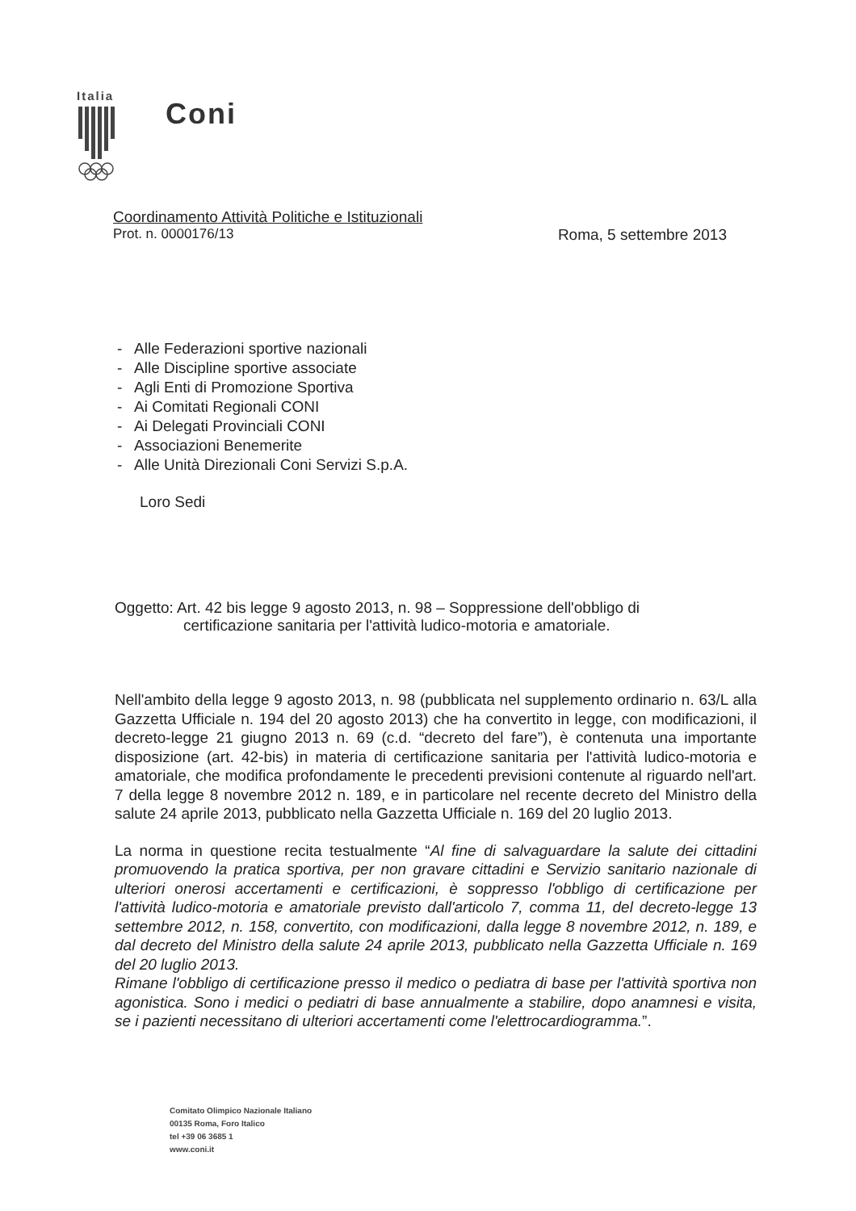Italia Coni
Coordinamento Attività Politiche e Istituzionali
Prot. n. 0000176/13 Roma, 5 settembre 2013
- Alle Federazioni sportive nazionali
- Alle Discipline sportive associate
- Agli Enti di Promozione Sportiva
- Ai Comitati Regionali CONI
- Ai Delegati Provinciali CONI
- Associazioni Benemerite
- Alle Unità Direzionali Coni Servizi S.p.A.
Loro Sedi
Oggetto: Art. 42 bis legge 9 agosto 2013, n. 98 – Soppressione dell'obbligo di
certificazione sanitaria per l'attività ludico-motoria e amatoriale.
Nell'ambito della legge 9 agosto 2013, n. 98 (pubblicata nel supplemento ordinario n. 63/L alla Gazzetta Ufficiale n. 194 del 20 agosto 2013) che ha convertito in legge, con modificazioni, il decreto-legge 21 giugno 2013 n. 69 (c.d. “decreto del fare”), è contenuta una importante disposizione (art. 42-bis) in materia di certificazione sanitaria per l'attività ludico-motoria e amatoriale, che modifica profondamente le precedenti previsioni contenute al riguardo nell'art. 7 della legge 8 novembre 2012 n. 189, e in particolare nel recente decreto del Ministro della salute 24 aprile 2013, pubblicato nella Gazzetta Ufficiale n. 169 del 20 luglio 2013.
La norma in questione recita testualmente “Al fine di salvaguardare la salute dei cittadini promuovendo la pratica sportiva, per non gravare cittadini e Servizio sanitario nazionale di ulteriori onerosi accertamenti e certificazioni, è soppresso l'obbligo di certificazione per l'attività ludico-motoria e amatoriale previsto dall'articolo 7, comma 11, del decreto-legge 13 settembre 2012, n. 158, convertito, con modificazioni, dalla legge 8 novembre 2012, n. 189, e dal decreto del Ministro della salute 24 aprile 2013, pubblicato nella Gazzetta Ufficiale n. 169 del 20 luglio 2013.
Rimane l'obbligo di certificazione presso il medico o pediatra di base per l'attività sportiva non agonistica. Sono i medici o pediatri di base annualmente a stabilire, dopo anamnesi e visita, se i pazienti necessitano di ulteriori accertamenti come l'elettrocardiogramma.”.
Comitato Olimpico Nazionale Italiano
00135 Roma, Foro Italico
tel +39 06 3685 1
www.coni.it